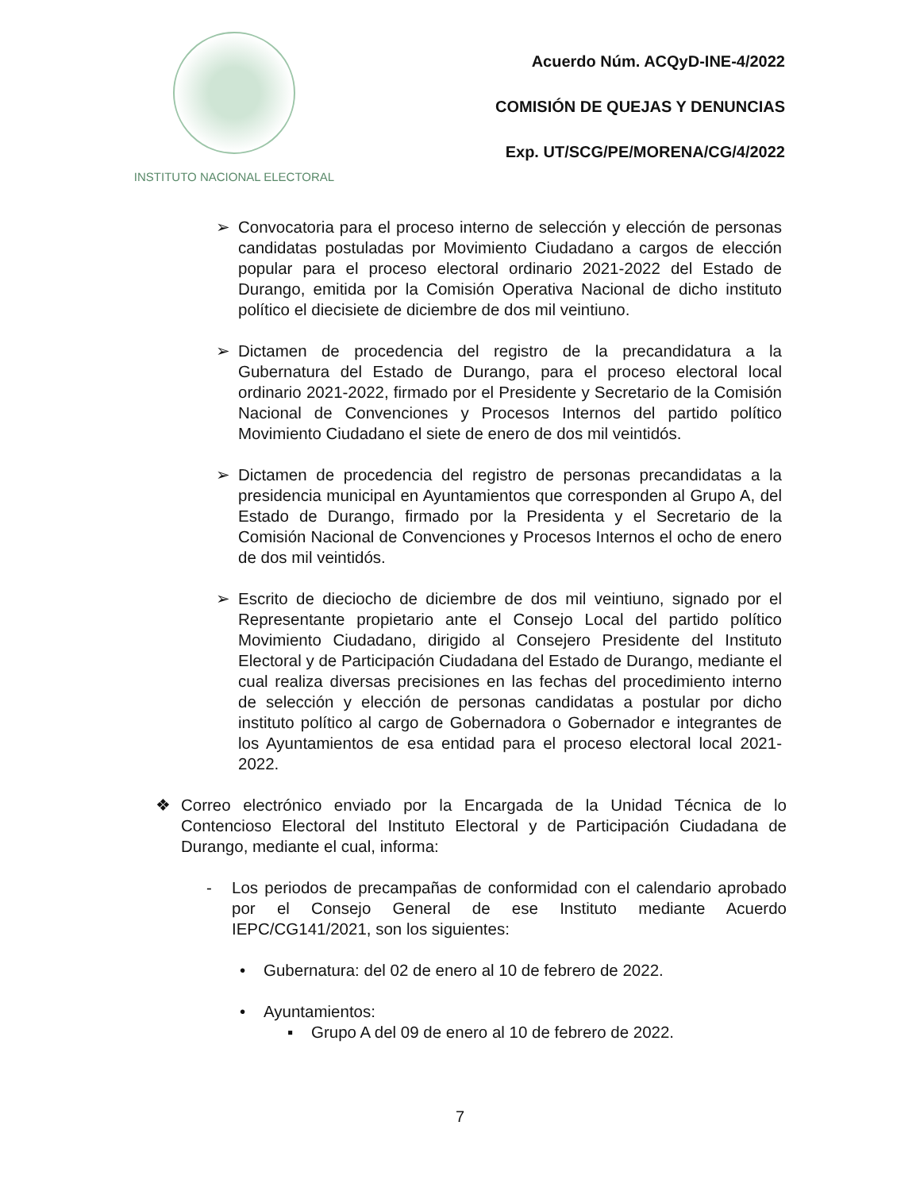INSTITUTO NACIONAL ELECTORAL
Acuerdo Núm. ACQyD-INE-4/2022
COMISIÓN DE QUEJAS Y DENUNCIAS
Exp. UT/SCG/PE/MORENA/CG/4/2022
➢ Convocatoria para el proceso interno de selección y elección de personas candidatas postuladas por Movimiento Ciudadano a cargos de elección popular para el proceso electoral ordinario 2021-2022 del Estado de Durango, emitida por la Comisión Operativa Nacional de dicho instituto político el diecisiete de diciembre de dos mil veintiuno.
➢ Dictamen de procedencia del registro de la precandidatura a la Gubernatura del Estado de Durango, para el proceso electoral local ordinario 2021-2022, firmado por el Presidente y Secretario de la Comisión Nacional de Convenciones y Procesos Internos del partido político Movimiento Ciudadano el siete de enero de dos mil veintidós.
➢ Dictamen de procedencia del registro de personas precandidatas a la presidencia municipal en Ayuntamientos que corresponden al Grupo A, del Estado de Durango, firmado por la Presidenta y el Secretario de la Comisión Nacional de Convenciones y Procesos Internos el ocho de enero de dos mil veintidós.
➢ Escrito de dieciocho de diciembre de dos mil veintiuno, signado por el Representante propietario ante el Consejo Local del partido político Movimiento Ciudadano, dirigido al Consejero Presidente del Instituto Electoral y de Participación Ciudadana del Estado de Durango, mediante el cual realiza diversas precisiones en las fechas del procedimiento interno de selección y elección de personas candidatas a postular por dicho instituto político al cargo de Gobernadora o Gobernador e integrantes de los Ayuntamientos de esa entidad para el proceso electoral local 2021-2022.
❖ Correo electrónico enviado por la Encargada de la Unidad Técnica de lo Contencioso Electoral del Instituto Electoral y de Participación Ciudadana de Durango, mediante el cual, informa:
- Los periodos de precampañas de conformidad con el calendario aprobado por el Consejo General de ese Instituto mediante Acuerdo IEPC/CG141/2021, son los siguientes:
• Gubernatura: del 02 de enero al 10 de febrero de 2022.
• Ayuntamientos:
▪ Grupo A del 09 de enero al 10 de febrero de 2022.
7